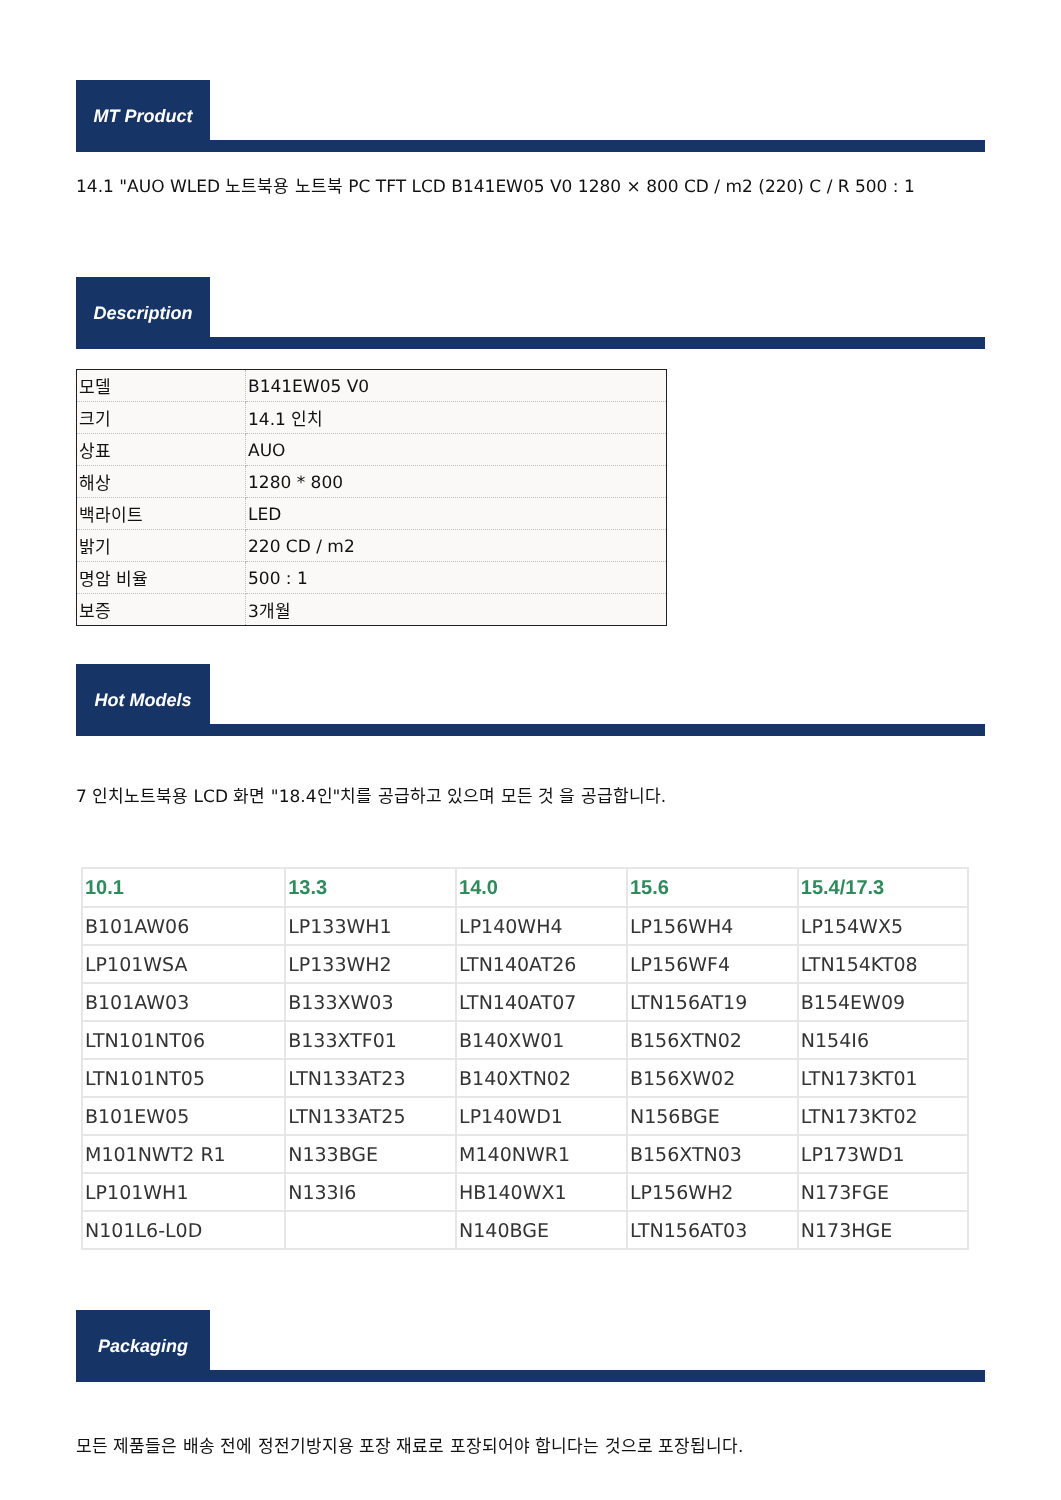MT Product
14.1 "AUO WLED 노트북용 노트북 PC TFT LCD B141EW05 V0 1280 × 800 CD / m2 (220) C / R 500 : 1
Description
| 모델 | B141EW05 V0 |
| 크기 | 14.1 인치 |
| 상표 | AUO |
| 해상 | 1280 * 800 |
| 백라이트 | LED |
| 밝기 | 220 CD / m2 |
| 명암 비율 | 500 : 1 |
| 보증 | 3개월 |
Hot Models
7 인치노트북용 LCD 화면 "18.4인"치를 공급하고 있으며 모든 것 을 공급합니다.
| 10.1 | 13.3 | 14.0 | 15.6 | 15.4/17.3 |
| --- | --- | --- | --- | --- |
| B101AW06 | LP133WH1 | LP140WH4 | LP156WH4 | LP154WX5 |
| LP101WSA | LP133WH2 | LTN140AT26 | LP156WF4 | LTN154KT08 |
| B101AW03 | B133XW03 | LTN140AT07 | LTN156AT19 | B154EW09 |
| LTN101NT06 | B133XTF01 | B140XW01 | B156XTN02 | N154I6 |
| LTN101NT05 | LTN133AT23 | B140XTN02 | B156XW02 | LTN173KT01 |
| B101EW05 | LTN133AT25 | LP140WD1 | N156BGE | LTN173KT02 |
| M101NWT2 R1 | N133BGE | M140NWR1 | B156XTN03 | LP173WD1 |
| LP101WH1 | N133I6 | HB140WX1 | LP156WH2 | N173FGE |
| N101L6-L0D | | N140BGE | LTN156AT03 | N173HGE |
Packaging
모든 제품들은 배송 전에 정전기방지용 포장 재료로 포장되어야 합니다는 것으로 포장됩니다.